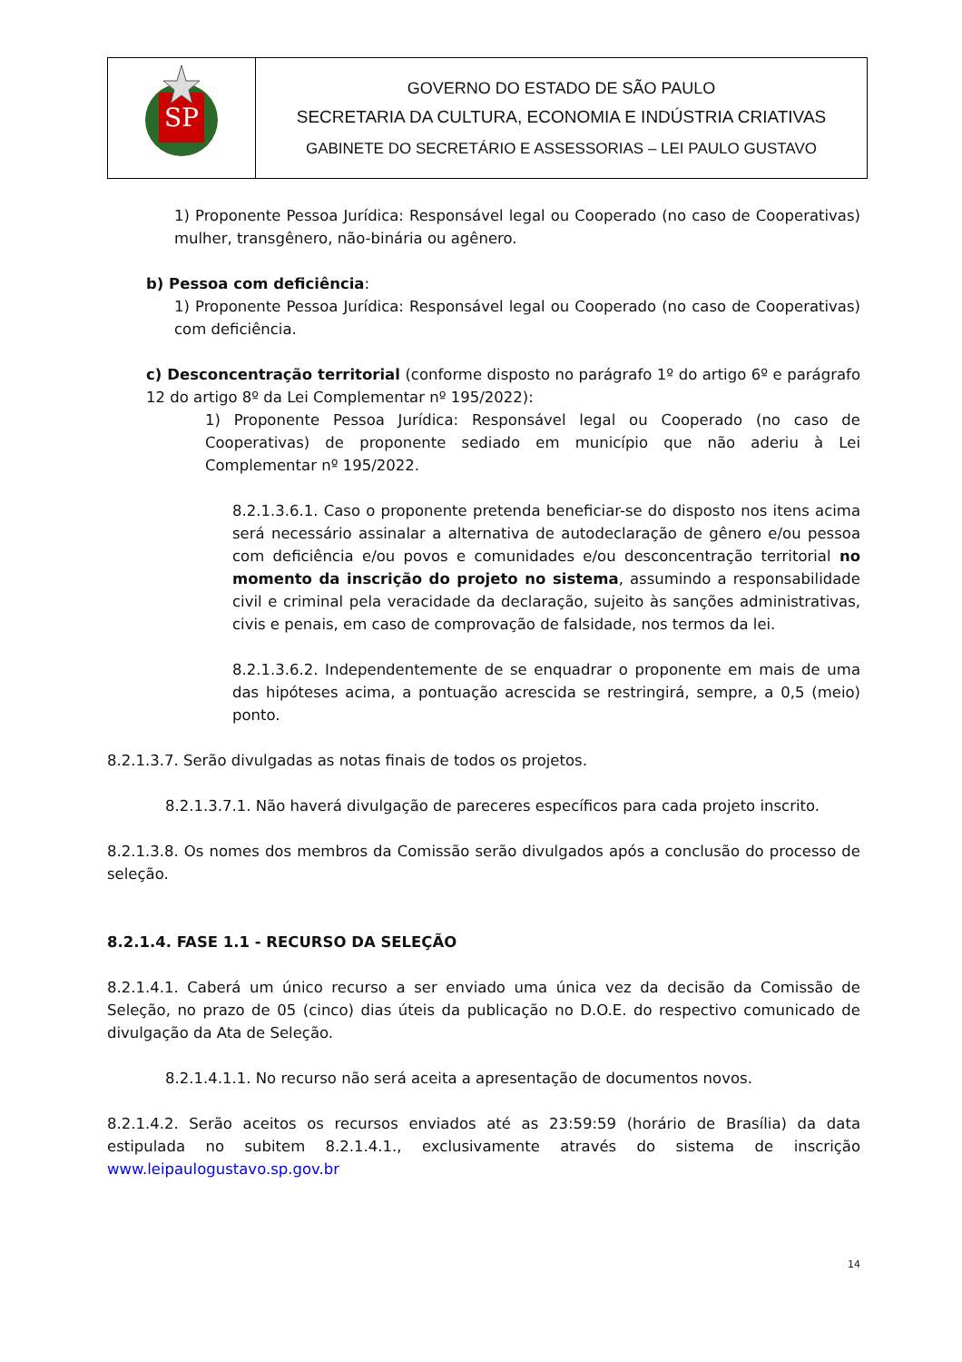| SP | GOVERNO DO ESTADO DE SÃO PAULO SECRETARIA DA CULTURA, ECONOMIA E INDÚSTRIA CRIATIVAS GABINETE DO SECRETÁRIO E ASSESSORIAS – LEI PAULO GUSTAVO |
1) Proponente Pessoa Jurídica: Responsável legal ou Cooperado (no caso de Cooperativas) mulher, transgênero, não-binária ou agênero.
b) Pessoa com deficiência:
1) Proponente Pessoa Jurídica: Responsável legal ou Cooperado (no caso de Cooperativas) com deficiência.
c) Desconcentração territorial (conforme disposto no parágrafo 1º do artigo 6º e parágrafo 12 do artigo 8º da Lei Complementar nº 195/2022):
1) Proponente Pessoa Jurídica: Responsável legal ou Cooperado (no caso de Cooperativas) de proponente sediado em município que não aderiu à Lei Complementar nº 195/2022.
8.2.1.3.6.1. Caso o proponente pretenda beneficiar-se do disposto nos itens acima será necessário assinalar a alternativa de autodeclaração de gênero e/ou pessoa com deficiência e/ou povos e comunidades e/ou desconcentração territorial no momento da inscrição do projeto no sistema, assumindo a responsabilidade civil e criminal pela veracidade da declaração, sujeito às sanções administrativas, civis e penais, em caso de comprovação de falsidade, nos termos da lei.
8.2.1.3.6.2. Independentemente de se enquadrar o proponente em mais de uma das hipóteses acima, a pontuação acrescida se restringirá, sempre, a 0,5 (meio) ponto.
8.2.1.3.7. Serão divulgadas as notas finais de todos os projetos.
8.2.1.3.7.1. Não haverá divulgação de pareceres específicos para cada projeto inscrito.
8.2.1.3.8. Os nomes dos membros da Comissão serão divulgados após a conclusão do processo de seleção.
8.2.1.4. FASE 1.1 - RECURSO DA SELEÇÃO
8.2.1.4.1. Caberá um único recurso a ser enviado uma única vez da decisão da Comissão de Seleção, no prazo de 05 (cinco) dias úteis da publicação no D.O.E. do respectivo comunicado de divulgação da Ata de Seleção.
8.2.1.4.1.1. No recurso não será aceita a apresentação de documentos novos.
8.2.1.4.2. Serão aceitos os recursos enviados até as 23:59:59 (horário de Brasília) da data estipulada no subitem 8.2.1.4.1., exclusivamente através do sistema de inscrição www.leipaulogustavo.sp.gov.br
14